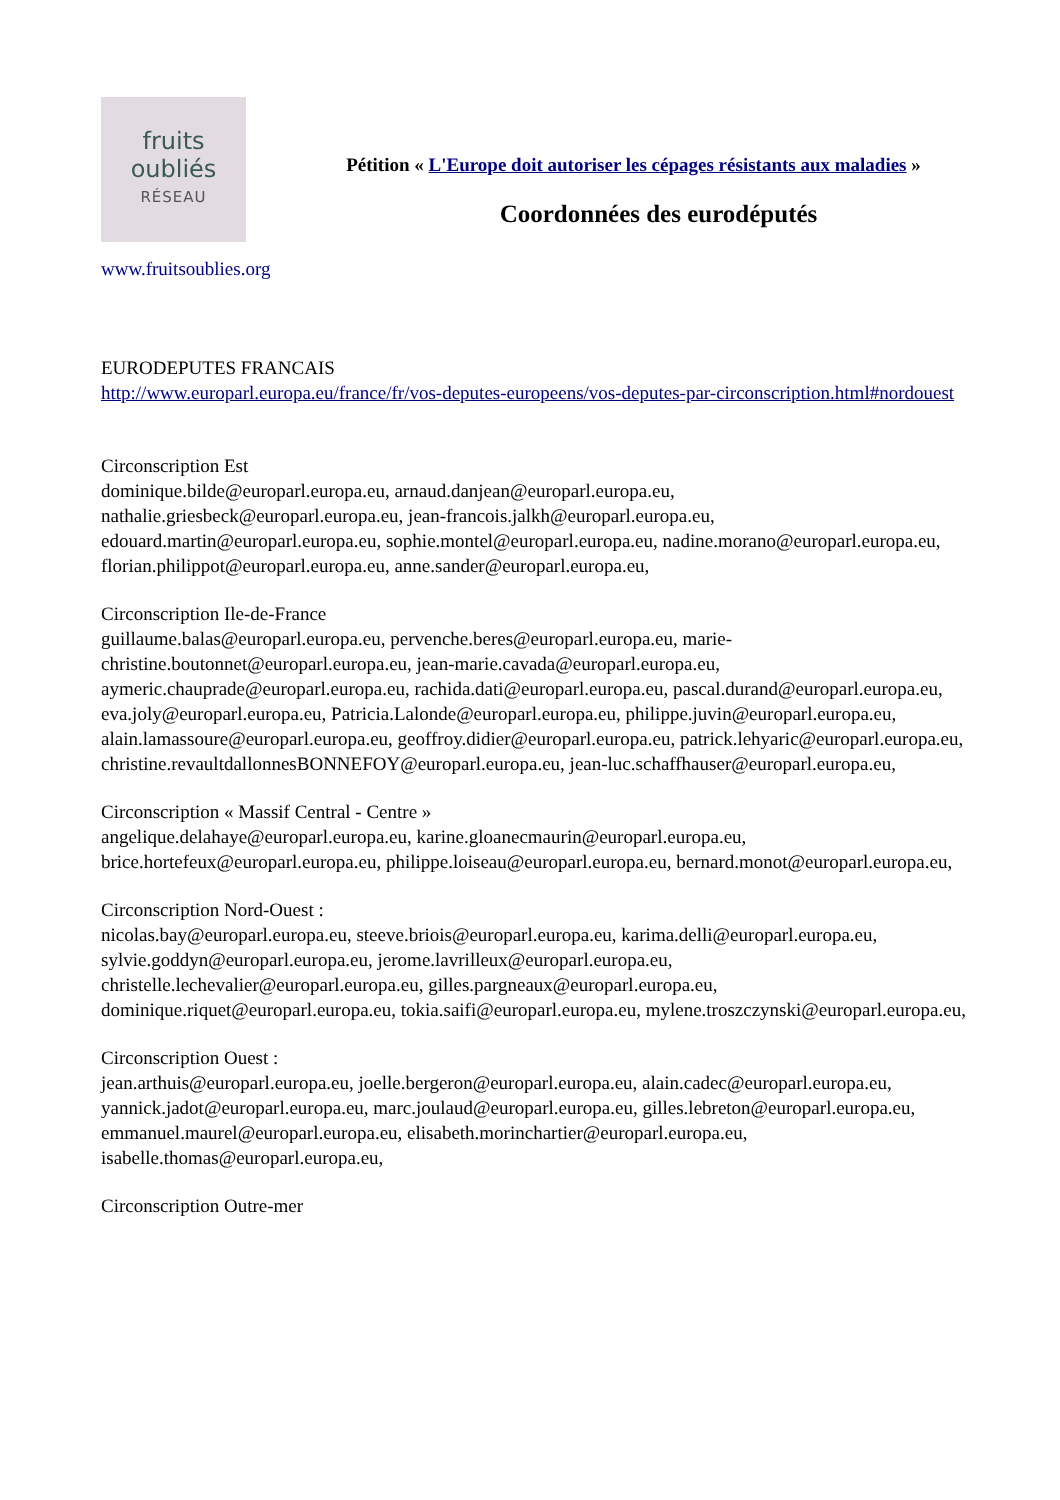fruits
oubliés
RÉSEAU
Pétition « L'Europe doit autoriser les cépages résistants aux maladies »
Coordonnées des eurodéputés
www.fruitsoublies.org
EURODEPUTES FRANCAIS
http://www.europarl.europa.eu/france/fr/vos-deputes-europeens/vos-deputes-par-circonscription.html#nordouest
Circonscription Est
dominique.bilde@europarl.europa.eu, arnaud.danjean@europarl.europa.eu, nathalie.griesbeck@europarl.europa.eu, jean-francois.jalkh@europarl.europa.eu, edouard.martin@europarl.europa.eu, sophie.montel@europarl.europa.eu, nadine.morano@europarl.europa.eu, florian.philippot@europarl.europa.eu, anne.sander@europarl.europa.eu,
Circonscription Ile-de-France
guillaume.balas@europarl.europa.eu, pervenche.beres@europarl.europa.eu, marie-christine.boutonnet@europarl.europa.eu, jean-marie.cavada@europarl.europa.eu, aymeric.chauprade@europarl.europa.eu, rachida.dati@europarl.europa.eu, pascal.durand@europarl.europa.eu, eva.joly@europarl.europa.eu, Patricia.Lalonde@europarl.europa.eu, philippe.juvin@europarl.europa.eu, alain.lamassoure@europarl.europa.eu, geoffroy.didier@europarl.europa.eu, patrick.lehyaric@europarl.europa.eu, christine.revaultdallonnesBONNEFOY@europarl.europa.eu, jean-luc.schaffhauser@europarl.europa.eu,
Circonscription « Massif Central - Centre »
angelique.delahaye@europarl.europa.eu, karine.gloanecmaurin@europarl.europa.eu, brice.hortefeux@europarl.europa.eu, philippe.loiseau@europarl.europa.eu, bernard.monot@europarl.europa.eu,
Circonscription Nord-Ouest :
nicolas.bay@europarl.europa.eu, steeve.briois@europarl.europa.eu, karima.delli@europarl.europa.eu, sylvie.goddyn@europarl.europa.eu, jerome.lavrilleux@europarl.europa.eu, christelle.lechevalier@europarl.europa.eu, gilles.pargneaux@europarl.europa.eu, dominique.riquet@europarl.europa.eu, tokia.saifi@europarl.europa.eu, mylene.troszczynski@europarl.europa.eu,
Circonscription Ouest :
jean.arthuis@europarl.europa.eu, joelle.bergeron@europarl.europa.eu, alain.cadec@europarl.europa.eu, yannick.jadot@europarl.europa.eu, marc.joulaud@europarl.europa.eu, gilles.lebreton@europarl.europa.eu, emmanuel.maurel@europarl.europa.eu, elisabeth.morinchartier@europarl.europa.eu, isabelle.thomas@europarl.europa.eu,
Circonscription Outre-mer